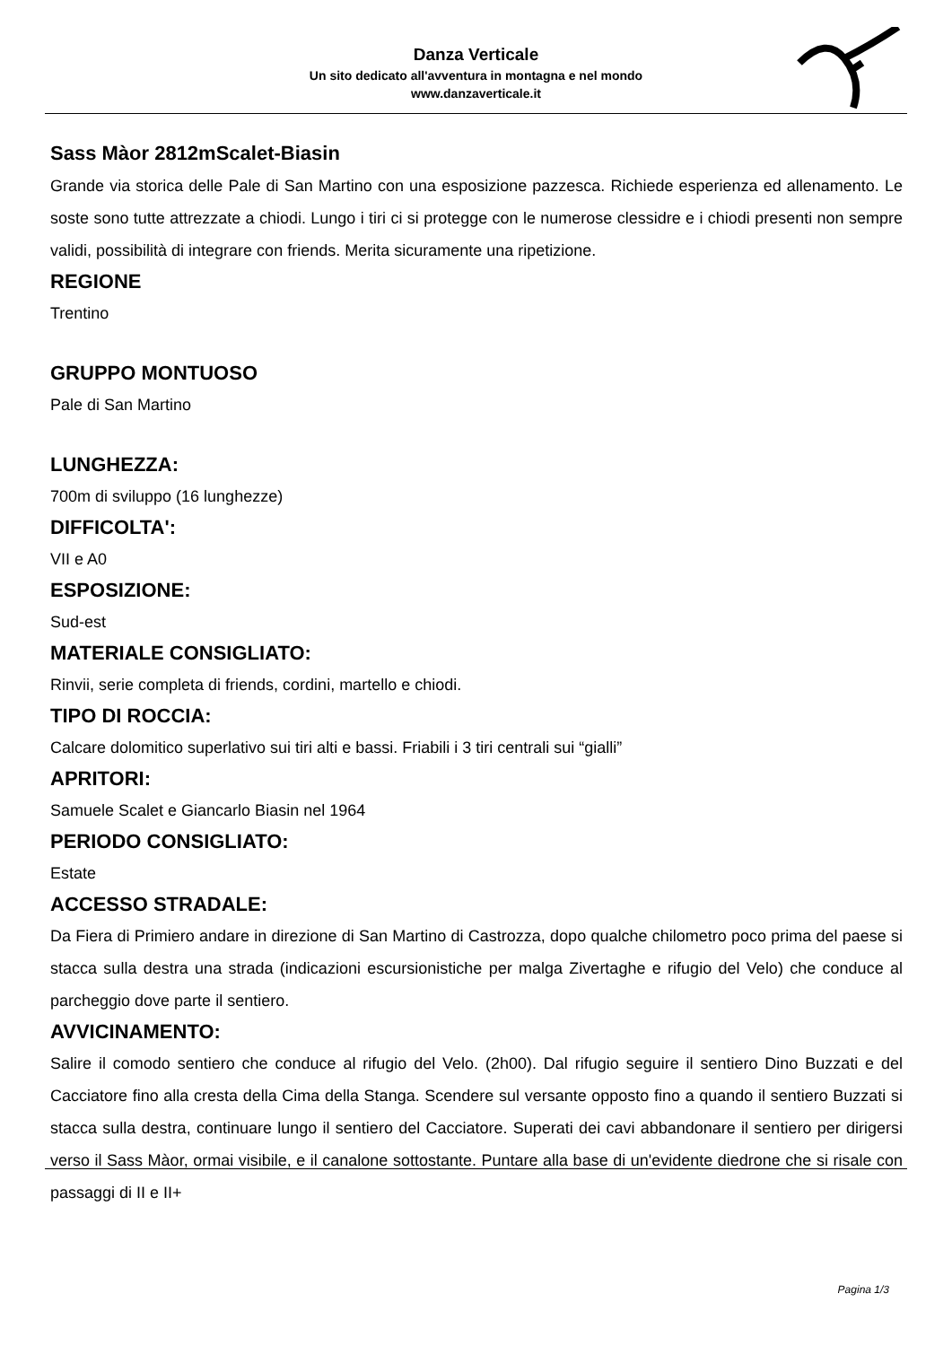Danza Verticale
Un sito dedicato all'avventura in montagna e nel mondo
www.danzaverticale.it
Sass Màor 2812mScalet-Biasin
Grande via storica delle Pale di San Martino con una esposizione pazzesca. Richiede esperienza ed allenamento. Le soste sono tutte attrezzate a chiodi. Lungo i tiri ci si protegge con le numerose clessidre e i chiodi presenti non sempre validi, possibilità di integrare con friends. Merita sicuramente una ripetizione.
REGIONE
Trentino
GRUPPO MONTUOSO
Pale di San Martino
LUNGHEZZA:
700m di sviluppo (16 lunghezze)
DIFFICOLTA':
VII e A0
ESPOSIZIONE:
Sud-est
MATERIALE CONSIGLIATO:
Rinvii, serie completa di friends, cordini, martello e chiodi.
TIPO DI ROCCIA:
Calcare dolomitico superlativo sui tiri alti e bassi. Friabili i 3 tiri centrali sui “gialli”
APRITORI:
Samuele Scalet e Giancarlo Biasin nel 1964
PERIODO CONSIGLIATO:
Estate
ACCESSO STRADALE:
Da Fiera di Primiero andare in direzione di San Martino di Castrozza, dopo qualche chilometro poco prima del paese si stacca sulla destra una strada (indicazioni escursionistiche per malga Zivertaghe e rifugio del Velo) che conduce al parcheggio dove parte il sentiero.
AVVICINAMENTO:
Salire il comodo sentiero che conduce al rifugio del Velo. (2h00). Dal rifugio seguire il sentiero Dino Buzzati e del Cacciatore fino alla cresta della Cima della Stanga. Scendere sul versante opposto fino a quando il sentiero Buzzati si stacca sulla destra, continuare lungo il sentiero del Cacciatore. Superati dei cavi abbandonare il sentiero per dirigersi verso il Sass Màor, ormai visibile, e il canalone sottostante. Puntare alla base di un'evidente diedrone che si risale con passaggi di II e II+
Pagina 1/3